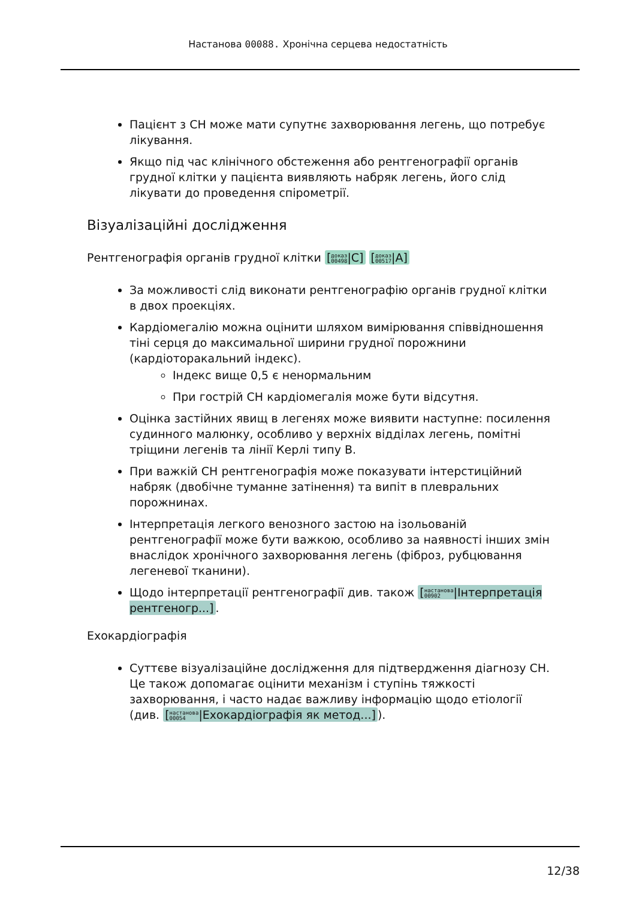Настанова 00088. Хронічна серцева недостатність
Пацієнт з СН може мати супутнє захворювання легень, що потребує лікування.
Якщо під час клінічного обстеження або рентгенографії органів грудної клітки у пацієнта виявляють набряк легень, його слід лікувати до проведення спірометрії.
Візуалізаційні дослідження
Рентгенографія органів грудної клітки [доказ
00498|C] [доказ
00517|A]
За можливості слід виконати рентгенографію органів грудної клітки в двох проекціях.
Кардіомегалію можна оцінити шляхом вимірювання співвідношення тіні серця до максимальної ширини грудної порожнини (кардіоторакальний індекс).
Індекс вище 0,5 є ненормальним
При гострій СН кардіомегалія може бути відсутня.
Оцінка застійних явищ в легенях може виявити наступне: посилення судинного малюнку, особливо у верхніх відділах легень, помітні тріщини легенів та лінії Керлі типу B.
При важкій СН рентгенографія може показувати інтерстиційний набряк (двобічне туманне затінення) та випіт в плевральних порожнинах.
Інтерпретація легкого венозного застою на ізольованій рентгенографії може бути важкою, особливо за наявності інших змін внаслідок хронічного захворювання легень (фіброз, рубцювання легеневої тканини).
Щодо інтерпретації рентгенографії див. також [настанова
00902|Інтерпретація рентгеногр...].
Ехокардіографія
Суттєве візуалізаційне дослідження для підтвердження діагнозу СН. Це також допомагає оцінити механізм і ступінь тяжкості захворювання, і часто надає важливу інформацію щодо етіології (див. [настанова
00054|Ехокардіографія як метод...]).
12/38